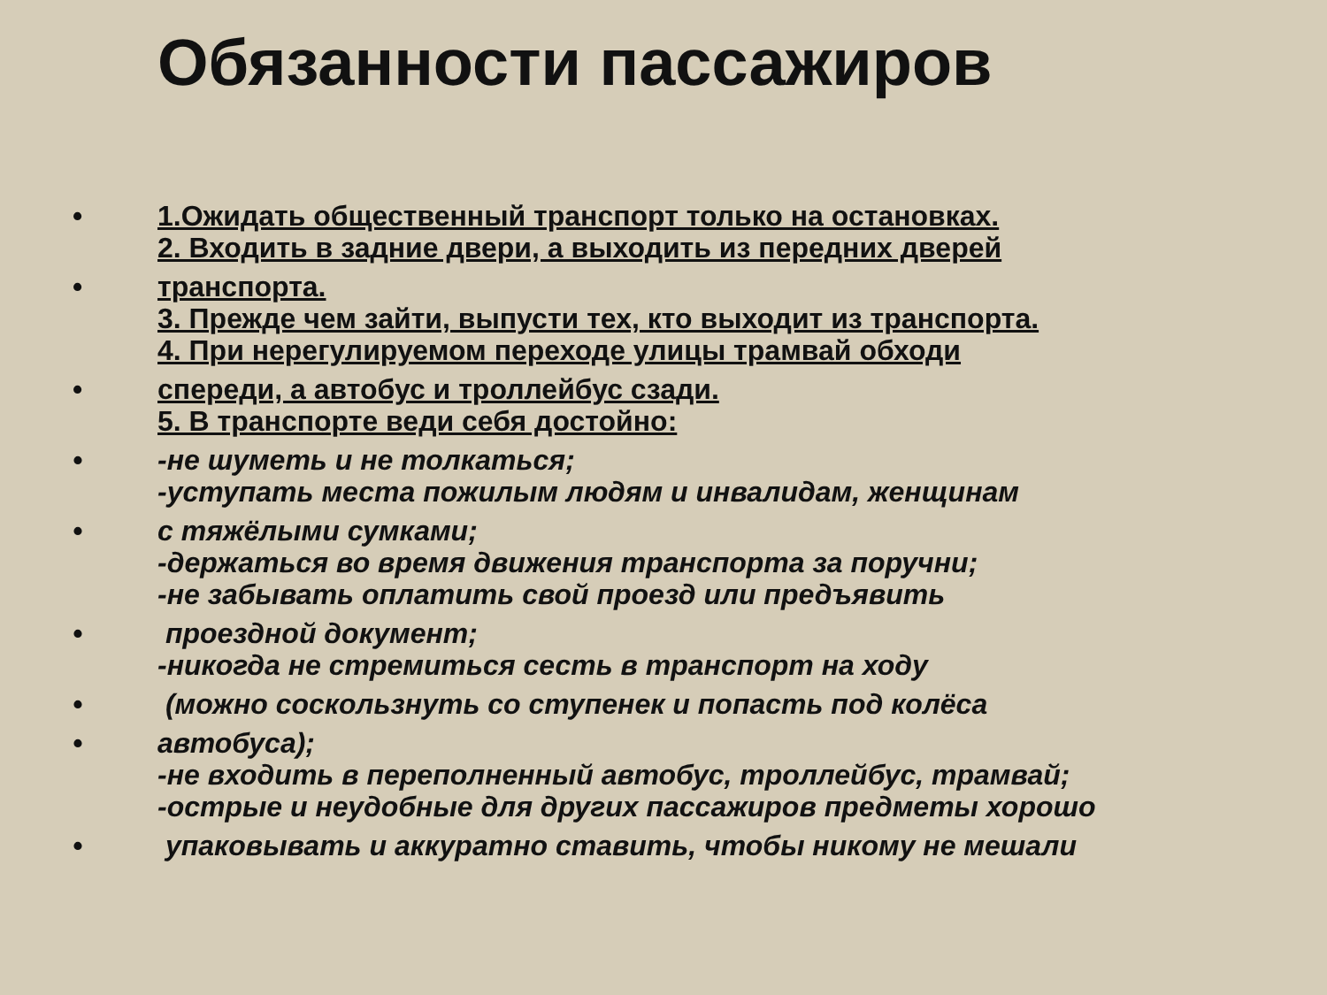Обязанности пассажиров
• 1.Ожидать общественный транспорт только на остановках.
2. Входить в задние двери, а выходить из передних дверей
• транспорта.
3. Прежде чем зайти, выпусти тех, кто выходит из транспорта.
4. При нерегулируемом переходе улицы трамвай обходи
• спереди, а автобус и троллейбус сзади.
5. В транспорте веди себя достойно:
• -не шуметь и не толкаться;
-уступать места пожилым людям и инвалидам, женщинам
• с тяжёлыми сумками;
-держаться во время движения транспорта за поручни;
-не забывать оплатить свой проезд или предъявить
• проездной документ;
-никогда не стремиться сесть в транспорт на ходу
• (можно соскользнуть со ступенек и попасть под колёса
• автобуса);
-не входить в переполненный автобус, троллейбус, трамвай;
-острые и неудобные для других пассажиров предметы хорошо
• упаковывать и аккуратно ставить, чтобы никому не мешали